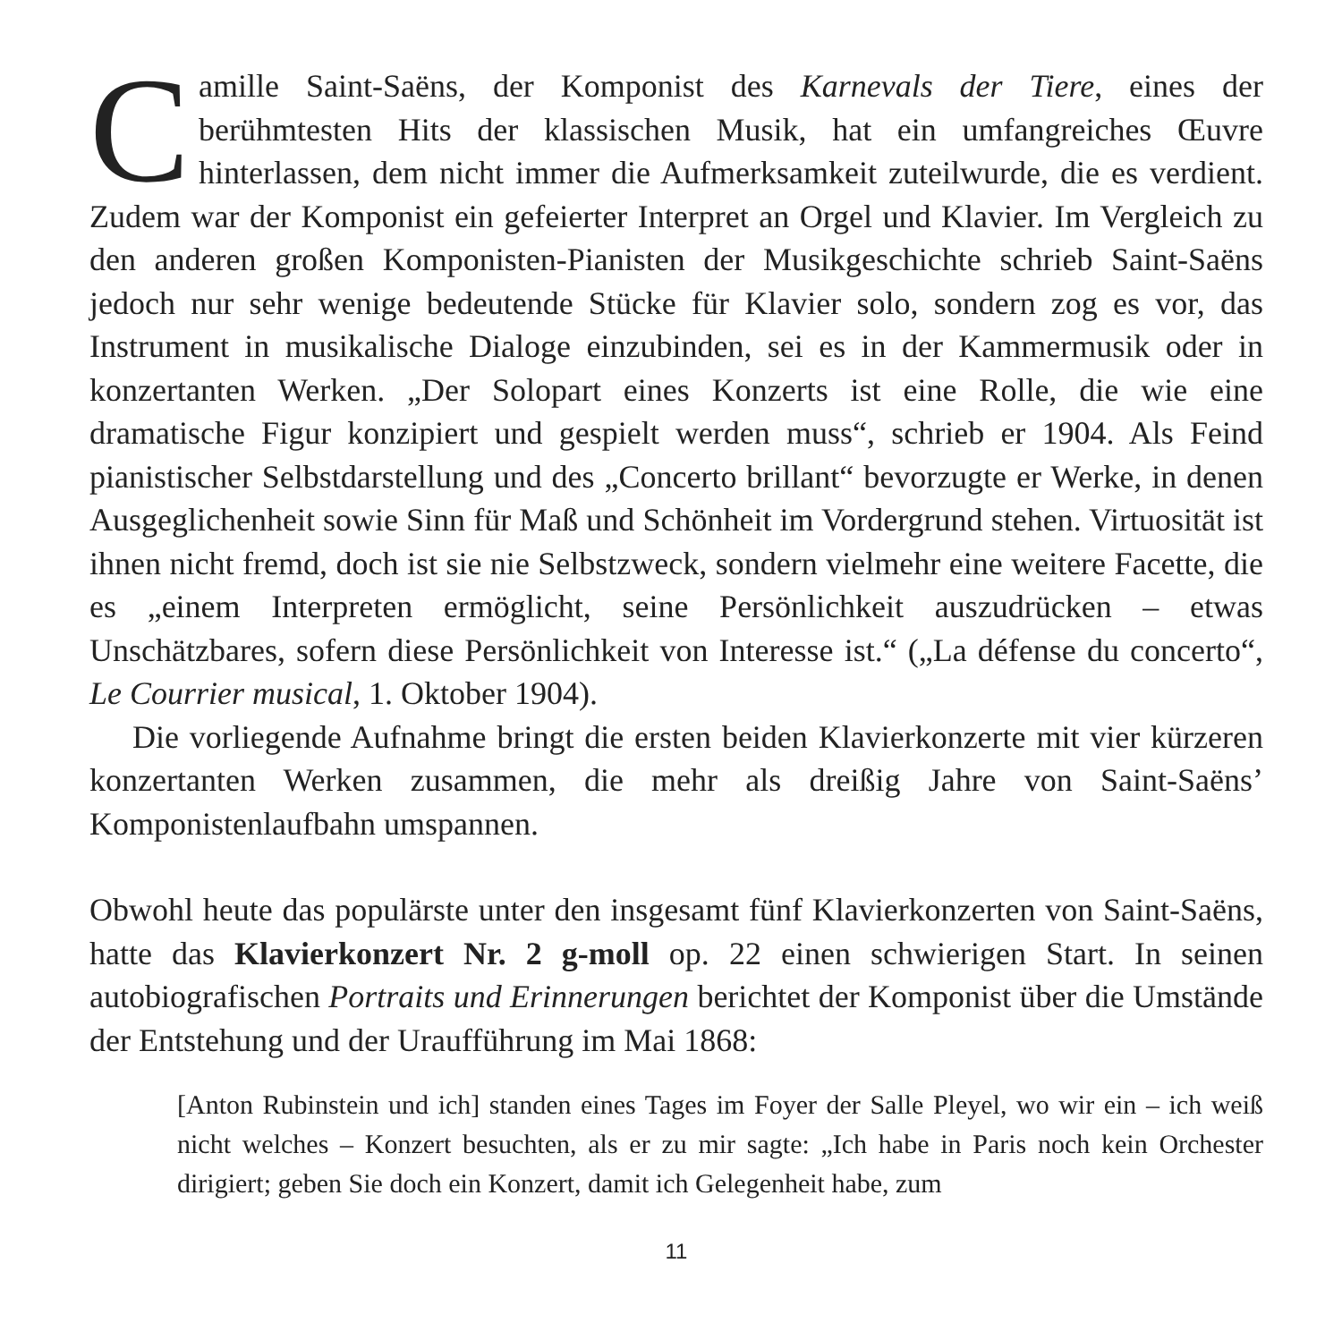Camille Saint-Saëns, der Komponist des Karnevals der Tiere, eines der berühmtesten Hits der klassischen Musik, hat ein umfangreiches Œuvre hinterlassen, dem nicht immer die Aufmerksamkeit zuteilwurde, die es verdient. Zudem war der Komponist ein gefeierter Interpret an Orgel und Klavier. Im Vergleich zu den anderen großen Komponisten-Pianisten der Musikgeschichte schrieb Saint-Saëns jedoch nur sehr wenige bedeutende Stücke für Klavier solo, sondern zog es vor, das Instrument in musikalische Dialoge einzubinden, sei es in der Kammermusik oder in konzertanten Werken. „Der Solopart eines Konzerts ist eine Rolle, die wie eine dramatische Figur konzipiert und gespielt werden muss“, schrieb er 1904. Als Feind pianistischer Selbstdarstellung und des „Concerto brillant“ bevorzugte er Werke, in denen Ausgeglichenheit sowie Sinn für Maß und Schönheit im Vordergrund stehen. Virtuosität ist ihnen nicht fremd, doch ist sie nie Selbstzweck, sondern vielmehr eine weitere Facette, die es „einem Interpreten ermöglicht, seine Persönlichkeit auszudrücken – etwas Unschätzbares, sofern diese Persönlichkeit von Interesse ist.“ („La défense du concerto“, Le Courrier musical, 1. Oktober 1904).
Die vorliegende Aufnahme bringt die ersten beiden Klavierkonzerte mit vier kürzeren konzertanten Werken zusammen, die mehr als dreißig Jahre von Saint-Saëns’ Komponistenlaufbahn umspannen.
Obwohl heute das populärste unter den insgesamt fünf Klavierkonzerten von Saint-Saëns, hatte das Klavierkonzert Nr. 2 g-moll op. 22 einen schwierigen Start. In seinen autobiografischen Portraits und Erinnerungen berichtet der Komponist über die Umstände der Entstehung und der Uraufführung im Mai 1868:
[Anton Rubinstein und ich] standen eines Tages im Foyer der Salle Pleyel, wo wir ein – ich weiß nicht welches – Konzert besuchten, als er zu mir sagte: „Ich habe in Paris noch kein Orchester dirigiert; geben Sie doch ein Konzert, damit ich Gelegenheit habe, zum
11